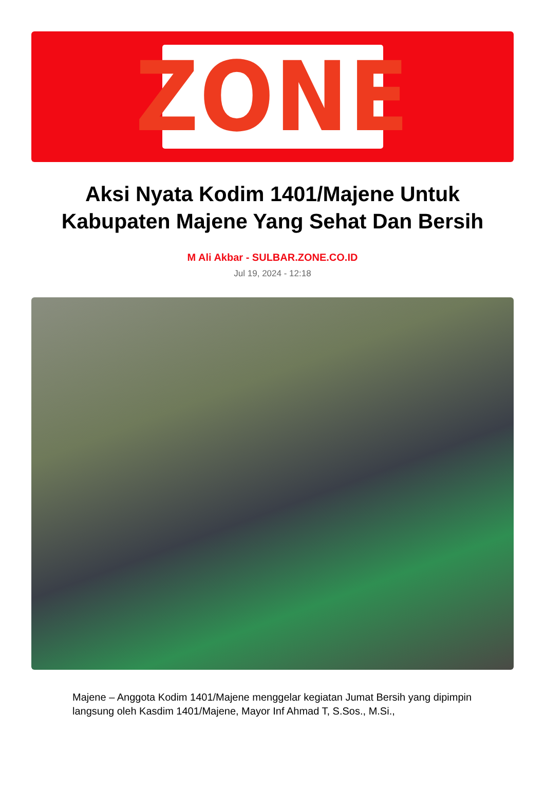ZONE
Aksi Nyata Kodim 1401/Majene Untuk Kabupaten Majene Yang Sehat Dan Bersih
M Ali Akbar - SULBAR.ZONE.CO.ID
Jul 19, 2024 - 12:18
Majene – Anggota Kodim 1401/Majene menggelar kegiatan Jumat Bersih yang dipimpin langsung oleh Kasdim 1401/Majene, Mayor Inf Ahmad T, S.Sos., M.Si.,